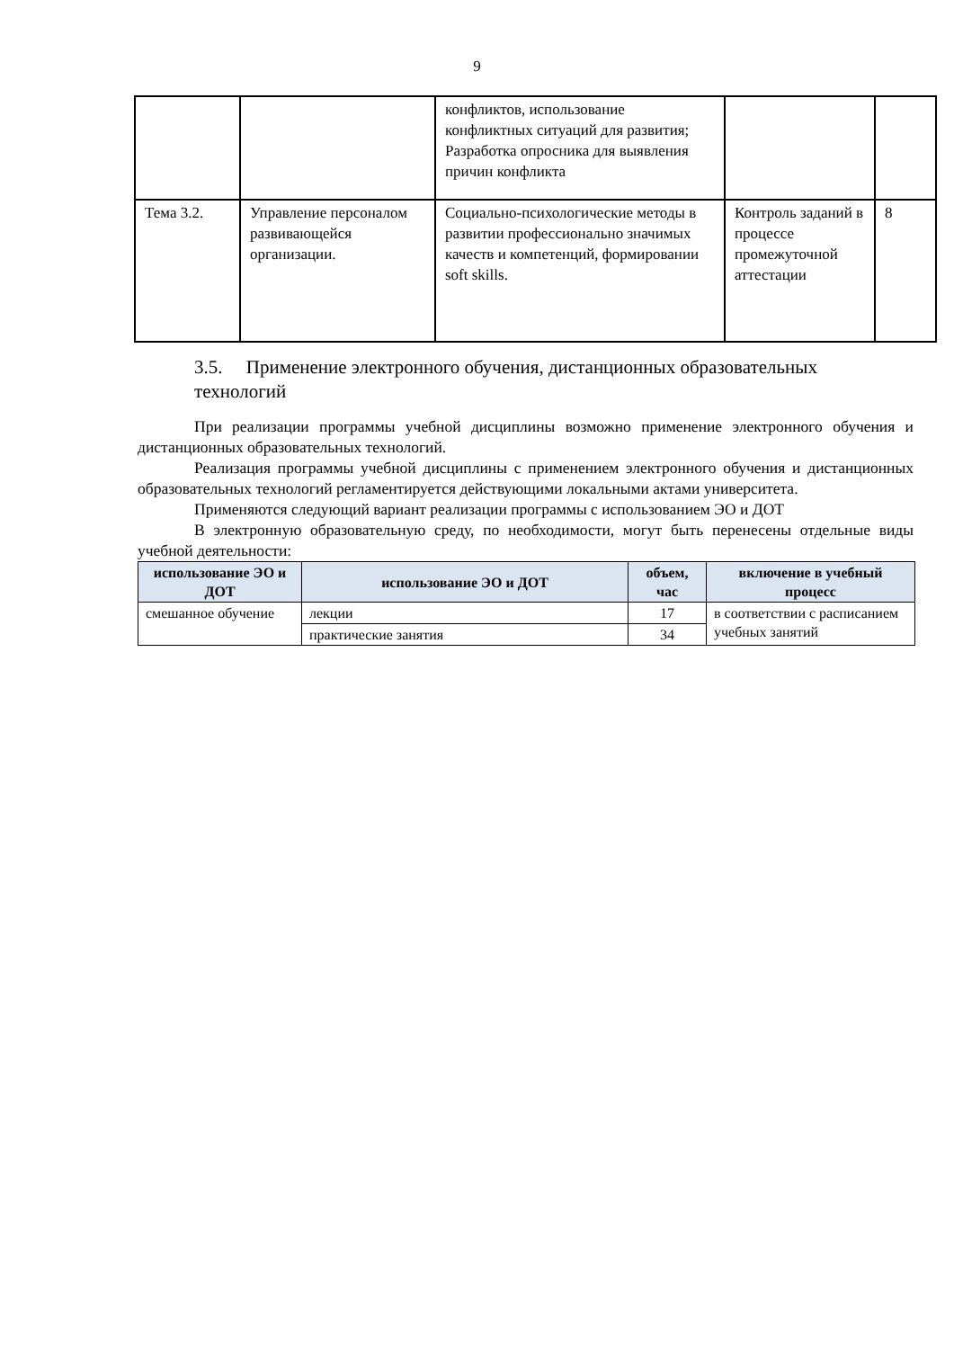9
| | | конфликтов, использование конфликтных ситуаций для развития; Разработка опросника для выявления причин конфликта | | |
| Тема 3.2. | Управление персоналом развивающейся организации. | Социально-психологические методы в развитии профессионально значимых качеств и компетенций, формировании soft skills. | Контроль заданий в процессе промежуточной аттестации | 8 |
3.5. Применение электронного обучения, дистанционных образовательных технологий
При реализации программы учебной дисциплины возможно применение электронного обучения и дистанционных образовательных технологий.
Реализация программы учебной дисциплины с применением электронного обучения и дистанционных образовательных технологий регламентируется действующими локальными актами университета.
Применяются следующий вариант реализации программы с использованием ЭО и ДОТ
В электронную образовательную среду, по необходимости, могут быть перенесены отдельные виды учебной деятельности:
| использование ЭО и ДОТ | использование ЭО и ДОТ | объем, час | включение в учебный процесс |
| --- | --- | --- | --- |
| смешанное обучение | лекции | 17 | в соответствии с расписанием учебных занятий |
| | практические занятия | 34 | |